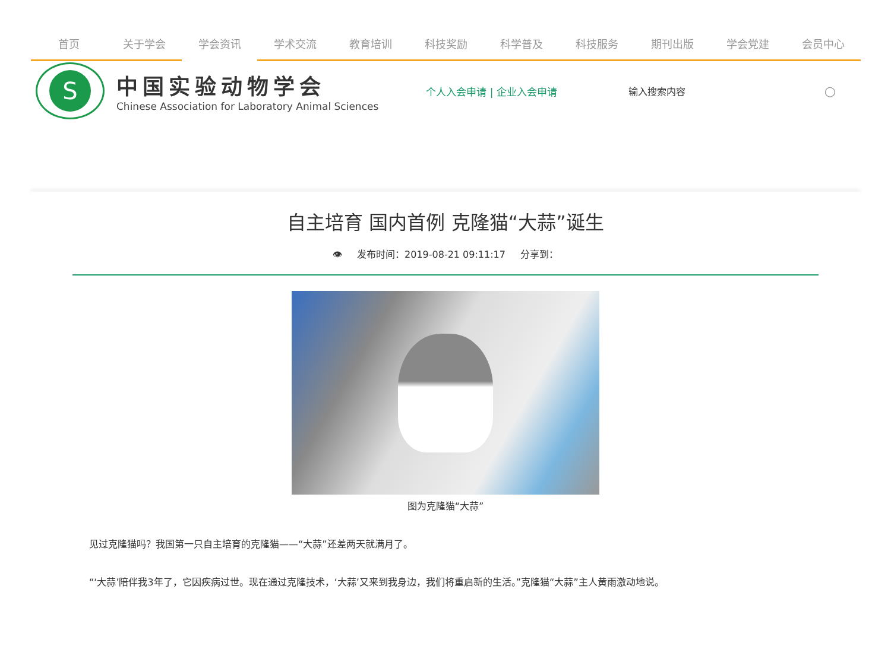首页 关于学会 学会资讯 学术交流 教育培训 科技奖励 科学普及 科技服务 期刊出版 学会党建 会员中心
S
中国实验动物学会
Chinese Association for Laboratory Animal Sciences
个人入会申请 | 企业入会申请 输入搜索内容
○
自主培育 国内首例 克隆猫“大蒜”诞生
👁 发布时间：2019-08-21 09:11:17 分享到：
图为克隆猫“大蒜”
见过克隆猫吗？我国第一只自主培育的克隆猫——“大蒜”还差两天就满月了。
“‘大蒜’陪伴我3年了，它因疾病过世。现在通过克隆技术，‘大蒜’又来到我身边，我们将重启新的生活。”克隆猫“大蒜”主人黄雨激动地说。